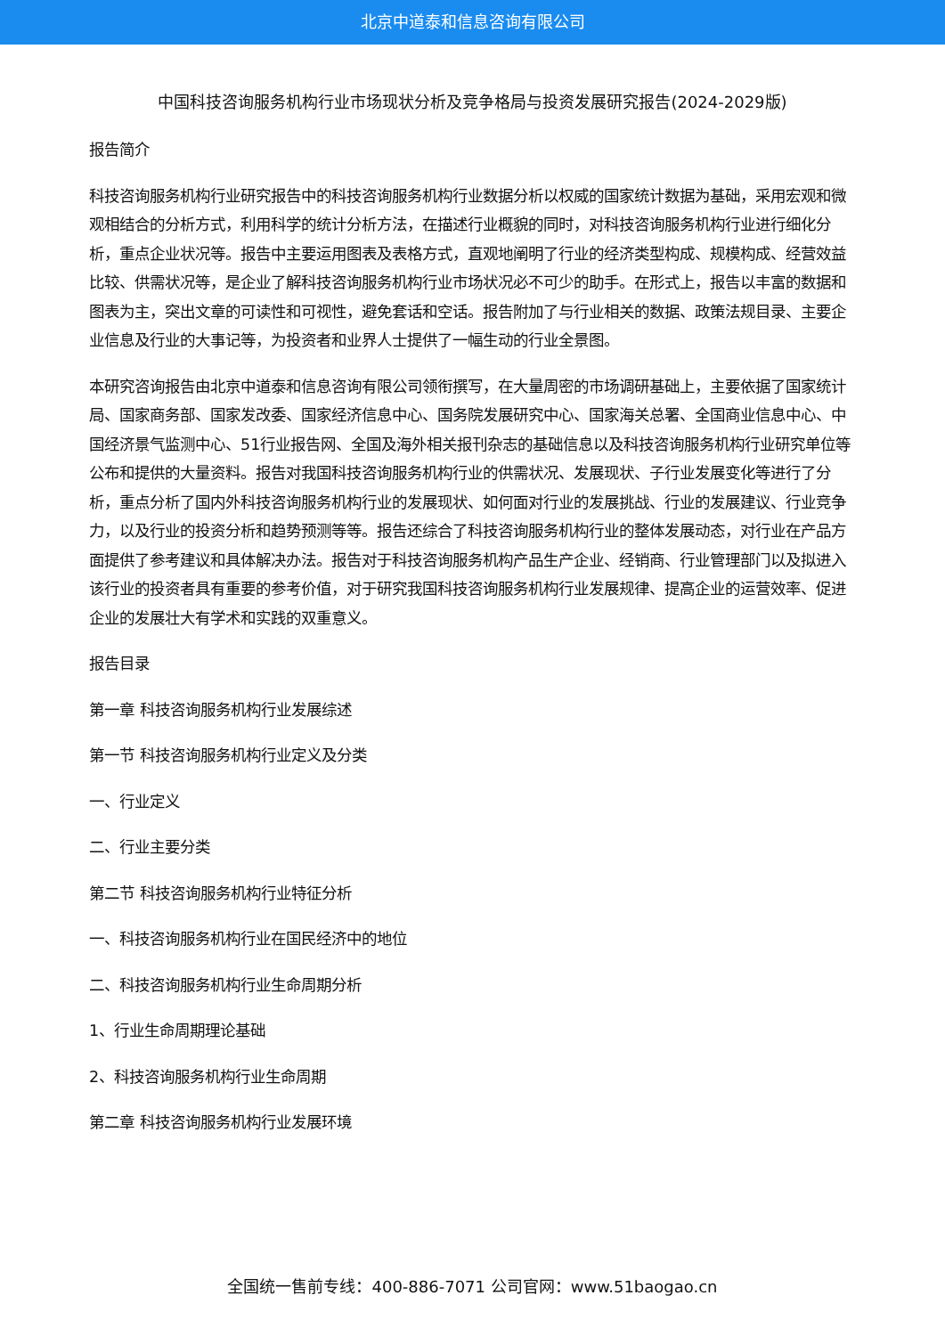北京中道泰和信息咨询有限公司
中国科技咨询服务机构行业市场现状分析及竞争格局与投资发展研究报告(2024-2029版)
报告简介
科技咨询服务机构行业研究报告中的科技咨询服务机构行业数据分析以权威的国家统计数据为基础，采用宏观和微观相结合的分析方式，利用科学的统计分析方法，在描述行业概貌的同时，对科技咨询服务机构行业进行细化分析，重点企业状况等。报告中主要运用图表及表格方式，直观地阐明了行业的经济类型构成、规模构成、经营效益比较、供需状况等，是企业了解科技咨询服务机构行业市场状况必不可少的助手。在形式上，报告以丰富的数据和图表为主，突出文章的可读性和可视性，避免套话和空话。报告附加了与行业相关的数据、政策法规目录、主要企业信息及行业的大事记等，为投资者和业界人士提供了一幅生动的行业全景图。
本研究咨询报告由北京中道泰和信息咨询有限公司领衔撰写，在大量周密的市场调研基础上，主要依据了国家统计局、国家商务部、国家发改委、国家经济信息中心、国务院发展研究中心、国家海关总署、全国商业信息中心、中国经济景气监测中心、51行业报告网、全国及海外相关报刊杂志的基础信息以及科技咨询服务机构行业研究单位等公布和提供的大量资料。报告对我国科技咨询服务机构行业的供需状况、发展现状、子行业发展变化等进行了分析，重点分析了国内外科技咨询服务机构行业的发展现状、如何面对行业的发展挑战、行业的发展建议、行业竞争力，以及行业的投资分析和趋势预测等等。报告还综合了科技咨询服务机构行业的整体发展动态，对行业在产品方面提供了参考建议和具体解决办法。报告对于科技咨询服务机构产品生产企业、经销商、行业管理部门以及拟进入该行业的投资者具有重要的参考价值，对于研究我国科技咨询服务机构行业发展规律、提高企业的运营效率、促进企业的发展壮大有学术和实践的双重意义。
报告目录
第一章 科技咨询服务机构行业发展综述
第一节 科技咨询服务机构行业定义及分类
一、行业定义
二、行业主要分类
第二节 科技咨询服务机构行业特征分析
一、科技咨询服务机构行业在国民经济中的地位
二、科技咨询服务机构行业生命周期分析
1、行业生命周期理论基础
2、科技咨询服务机构行业生命周期
第二章 科技咨询服务机构行业发展环境
全国统一售前专线：400-886-7071 公司官网：www.51baogao.cn